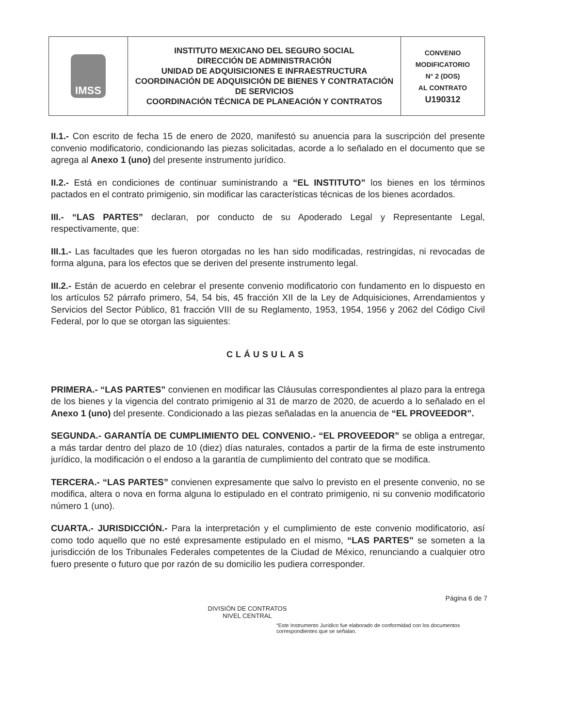| IMSS | INSTITUTO MEXICANO DEL SEGURO SOCIAL DIRECCIÓN DE ADMINISTRACIÓN UNIDAD DE ADQUISICIONES E INFRAESTRUCTURA COORDINACIÓN DE ADQUISICIÓN DE BIENES Y CONTRATACIÓN DE SERVICIOS COORDINACIÓN TÉCNICA DE PLANEACIÓN Y CONTRATOS | CONVENIO MODIFICATORIO N° 2 (DOS) AL CONTRATO U190312 |
II.1.- Con escrito de fecha 15 de enero de 2020, manifestó su anuencia para la suscripción del presente convenio modificatorio, condicionando las piezas solicitadas, acorde a lo señalado en el documento que se agrega al Anexo 1 (uno) del presente instrumento jurídico.
II.2.- Está en condiciones de continuar suministrando a “EL INSTITUTO” los bienes en los términos pactados en el contrato primigenio, sin modificar las características técnicas de los bienes acordados.
III.- “LAS PARTES” declaran, por conducto de su Apoderado Legal y Representante Legal, respectivamente, que:
III.1.- Las facultades que les fueron otorgadas no les han sido modificadas, restringidas, ni revocadas de forma alguna, para los efectos que se deriven del presente instrumento legal.
III.2.- Están de acuerdo en celebrar el presente convenio modificatorio con fundamento en lo dispuesto en los artículos 52 párrafo primero, 54, 54 bis, 45 fracción XII de la Ley de Adquisiciones, Arrendamientos y Servicios del Sector Público, 81 fracción VIII de su Reglamento, 1953, 1954, 1956 y 2062 del Código Civil Federal, por lo que se otorgan las siguientes:
CLÁUSULAS
PRIMERA.- “LAS PARTES” convienen en modificar las Cláusulas correspondientes al plazo para la entrega de los bienes y la vigencia del contrato primigenio al 31 de marzo de 2020, de acuerdo a lo señalado en el Anexo 1 (uno) del presente. Condicionado a las piezas señaladas en la anuencia de “EL PROVEEDOR”.
SEGUNDA.- GARANTÍA DE CUMPLIMIENTO DEL CONVENIO.- “EL PROVEEDOR” se obliga a entregar, a más tardar dentro del plazo de 10 (diez) días naturales, contados a partir de la firma de este instrumento jurídico, la modificación o el endoso a la garantía de cumplimiento del contrato que se modifica.
TERCERA.- “LAS PARTES” convienen expresamente que salvo lo previsto en el presente convenio, no se modifica, altera o nova en forma alguna lo estipulado en el contrato primigenio, ni su convenio modificatorio número 1 (uno).
CUARTA.- JURISDICCIÓN.- Para la interpretación y el cumplimiento de este convenio modificatorio, así como todo aquello que no esté expresamente estipulado en el mismo, “LAS PARTES” se someten a la jurisdicción de los Tribunales Federales competentes de la Ciudad de México, renunciando a cualquier otro fuero presente o futuro que por razón de su domicilio les pudiera corresponder.
Página 6 de 7
DIVISIÓN DE CONTRATOS
NIVEL CENTRAL
“Este Instrumento Jurídico fue elaborado de conformidad con los documentos correspondientes que se señalan.